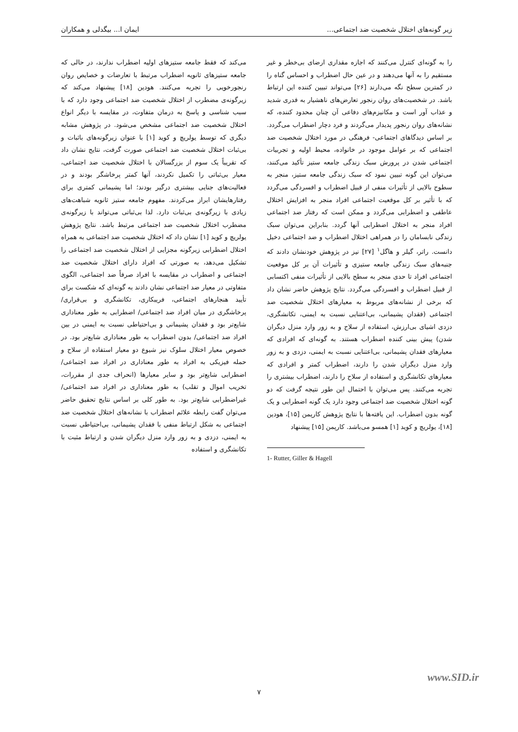زیر گونه‌های اختلال شخصیت ضد اجتماعی... ایمان ا... بیگدلی و همکاران
را به گونه‌ای کنترل می‌کنند که اجازه مقداری ارضای بی‌خطر و غیر مستقیم را به آنها می‌دهند و در عین حال اضطراب و احساس گناه را در کمترین سطح نگه می‌دارند [۲۶] می‌تواند تبیین کننده این ارتباط باشد. در شخصیت‌های روان رنجور تعارض‌های ناهشیار به قدری شدید و عذاب آور است و مکانیزم‌های دفاعی آن چنان محدود کننده، که نشانه‌های روان رنجور پدیدار می‌گردند و فرد دچار اضطراب می‌گردد. بر اساس دیدگاهای اجتماعی- فرهنگی در مورد اختلال شخصیت ضد اجتماعی که بر عوامل موجود در خانواده، محیط اولیه و تجربیات اجتماعی شدن در پرورش سبک زندگی جامعه ستیز تأکید می‌کنند، می‌توان این گونه تبیین نمود که سبک زندگی جامعه ستیز، منجر به سطوح بالایی از تأثیرات منفی از قبیل اضطراب و افسردگی می‌گردد که با تأثیر بر کل موقعیت اجتماعی افراد منجر به افزایش اختلال عاطفی و اضطرابی می‌گردد و ممکن است که رفتار ضد اجتماعی افراد منجر به اختلال اضطرابی آنها گردد. بنابراین می‌توان سبک زندگی نابسامان را در همراهی اختلال اضطراب و ضد اجتماعی دخیل دانست. راتر، گیلر و هاگل<sup>۱</sup> [۲۷] نیز در پژوهش خودنشان دادند که جنبه‌های سبک زندگی جامعه ستیزی و تأثیرات آن بر کل موقعیت اجتماعی افراد تا حدی منجر به سطح بالایی از تأثیرات منفی اکتسابی از قبیل اضطراب و افسردگی می‌گردد. نتایج پژوهش حاضر نشان داد که برخی از نشانه‌های مربوط به معیارهای اختلال شخصیت ضد اجتماعی (فقدان پشیمانی، بی‌اعتنایی نسبت به ایمنی، تکانشگری، دزدی اشیای بی‌ارزش، استفاده از سلاح و به زور وارد منزل دیگران شدن) پیش بینی کننده اضطراب هستند. به گونه‌ای که افرادی که معیارهای فقدان پشیمانی، بی‌اعتنایی نسبت به ایمنی، دزدی و به زور وارد منزل دیگران شدن را دارند، اضطراب کمتر و افرادی که معیارهای تکانشگری و استفاده از سلاح را دارند، اضطراب بیشتری را تجربه می‌کنند. پس می‌توان با احتمال این طور نتیجه گرفت که دو گونه اختلال شخصیت ضد اجتماعی وجود دارد یک گونه اضطرابی و یک گونه بدون اضطراب. این یافته‌ها با نتایج پژوهش کارپمن [۱۵]، هودین [۱۸]، یولریچ و کوید [۱] همسو می‌باشد. کارپمن [۱۵] پیشنهاد
1- Rutter, Giller & Hagell
می‌کند که فقط جامعه ستیزهای اولیه اضطراب ندارند، در حالی که جامعه ستیزهای ثانویه اضطراب مرتبط با تعارضات و خصایص روان رنجورخویی را تجربه می‌کنند. هودین [۱۸] پیشنهاد می‌کند که زیرگونه‌ی مضطرب از اختلال شخصیت ضد اجتماعی وجود دارد که با سبب شناسی و پاسخ به درمان متفاوت، در مقایسه با دیگر انواع اختلال شخصیت ضد اجتماعی مشخص می‌شود. در پژوهش مشابه دیگری که توسط یولریچ و کوید [۱] با عنوان زیرگونه‌های باثبات و بی‌ثبات اختلال شخصیت ضد اجتماعی صورت گرفت، نتایج نشان داد که تقریباً یک سوم از بزرگسالان با اختلال شخصیت ضد اجتماعی، معیار بی‌ثباتی را تکمیل نکردند، آنها کمتر پرخاشگر بودند و در فعالیت‌های جنایی بیشتری درگیر بودند؛ اما پشیمانی کمتری برای رفتارهایشان ابراز می‌کردند. مفهوم جامعه ستیز ثانویه شباهت‌های زیادی با زیرگونه‌ی بی‌ثبات دارد. لذا بی‌ثباتی می‌تواند با زیرگونه‌ی مضطرب اختلال شخصیت ضد اجتماعی مرتبط باشد. نتایج پژوهش یولریچ و کوید [۱] نشان داد که اختلال شخصیت ضد اجتماعی به همراه اختلال اضطرابی زیرگونه مجزایی از اختلال شخصیت ضد اجتماعی را تشکیل می‌دهد، به صورتی که افراد دارای اختلال شخصیت ضد اجتماعی و اضطراب در مقایسه با افراد صرفاً ضد اجتماعی، الگوی متفاوتی در معیار ضد اجتماعی نشان دادند به گونه‌ای که شکست برای تأیید هنجارهای اجتماعی، فریبکاری، تکانشگری و بی‌قراری/ پرخاشگری در میان افراد ضد اجتماعی/ اضطرابی به طور معناداری شایع‌تر بود و فقدان پشیمانی و بی‌احتیاطی نسبت به ایمنی در بین افراد ضد اجتماعی/ بدون اضطراب به طور معناداری شایع‌تر بود. در خصوص معیار اختلال سلوک نیز شیوع دو معیار استفاده از سلاح و حمله فیزیکی به افراد به طور معناداری در افراد ضد اجتماعی/ اضطرابی شایع‌تر بود و سایر معیارها (انحراف جدی از مقررات، تخریب اموال و تقلب) به طور معناداری در افراد ضد اجتماعی/ غیراضطرابی شایع‌تر بود. به طور کلی بر اساس نتایج تحقیق حاضر می‌توان گفت رابطه علائم اضطراب با نشانه‌های اختلال شخصیت ضد اجتماعی به شکل ارتباط منفی با فقدان پشیمانی، بی‌احتیاطی نسبت به ایمنی، دزدی و به زور وارد منزل دیگران شدن و ارتباط مثبت با تکانشگری و استفاده
www.SID.ir
۷